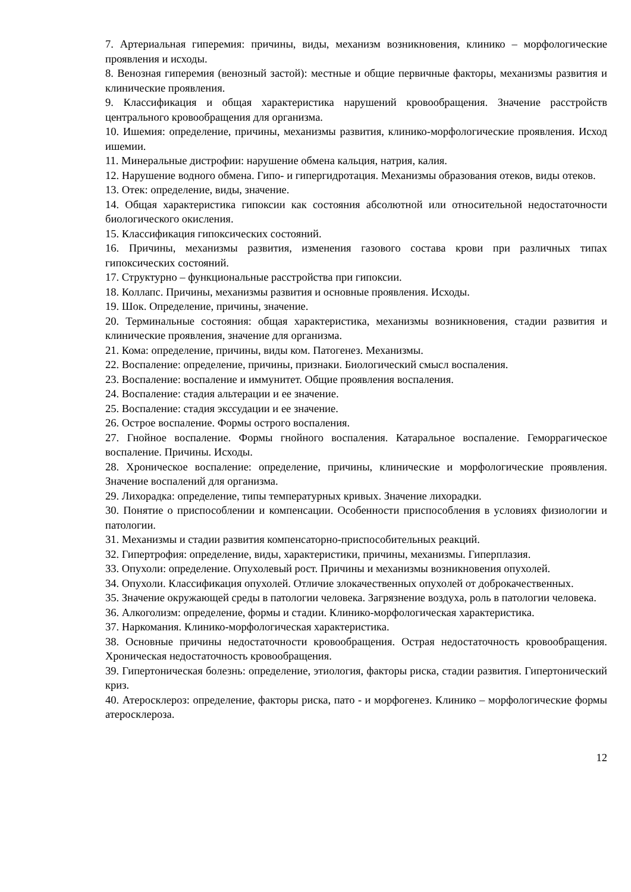7. Артериальная гиперемия: причины, виды, механизм возникновения, клинико – морфологические проявления и исходы.
8. Венозная гиперемия (венозный застой): местные и общие первичные факторы, механизмы развития и клинические проявления.
9. Классификация и общая характеристика нарушений кровообращения. Значение расстройств центрального кровообращения для организма.
10. Ишемия: определение, причины, механизмы развития, клинико-морфологические проявления. Исход ишемии.
11. Минеральные дистрофии: нарушение обмена кальция, натрия, калия.
12. Нарушение водного обмена. Гипо- и гипергидротация. Механизмы образования отеков, виды отеков.
13. Отек: определение, виды, значение.
14. Общая характеристика гипоксии как состояния абсолютной или относительной недостаточности биологического окисления.
15. Классификация гипоксических состояний.
16. Причины, механизмы развития, изменения газового состава крови при различных типах гипоксических состояний.
17. Структурно – функциональные расстройства при гипоксии.
18. Коллапс. Причины, механизмы развития и основные проявления. Исходы.
19. Шок. Определение, причины, значение.
20. Терминальные состояния: общая характеристика, механизмы возникновения, стадии развития и клинические проявления, значение для организма.
21. Кома: определение, причины, виды ком. Патогенез. Механизмы.
22. Воспаление: определение, причины, признаки. Биологический смысл воспаления.
23. Воспаление: воспаление и иммунитет. Общие проявления воспаления.
24. Воспаление: стадия альтерации и ее значение.
25. Воспаление: стадия экссудации и ее значение.
26. Острое воспаление. Формы острого воспаления.
27. Гнойное воспаление. Формы гнойного воспаления. Катаральное воспаление. Геморрагическое воспаление. Причины. Исходы.
28. Хроническое воспаление: определение, причины, клинические и морфологические проявления. Значение воспалений для организма.
29. Лихорадка: определение, типы температурных кривых. Значение лихорадки.
30. Понятие о приспособлении и компенсации. Особенности приспособления в условиях физиологии и патологии.
31. Механизмы и стадии развития компенсаторно-приспособительных реакций.
32. Гипертрофия: определение, виды, характеристики, причины, механизмы. Гиперплазия.
33. Опухоли: определение. Опухолевый рост. Причины и механизмы возникновения опухолей.
34. Опухоли. Классификация опухолей. Отличие злокачественных опухолей от доброкачественных.
35. Значение окружающей среды в патологии человека. Загрязнение воздуха, роль в патологии человека.
36. Алкоголизм: определение, формы и стадии. Клинико-морфологическая характеристика.
37. Наркомания. Клинико-морфологическая характеристика.
38. Основные причины недостаточности кровообращения. Острая недостаточность кровообращения. Хроническая недостаточность кровообращения.
39. Гипертоническая болезнь: определение, этиология, факторы риска, стадии развития. Гипертонический криз.
40. Атеросклероз: определение, факторы риска, пато - и морфогенез. Клинико – морфологические формы атеросклероза.
12